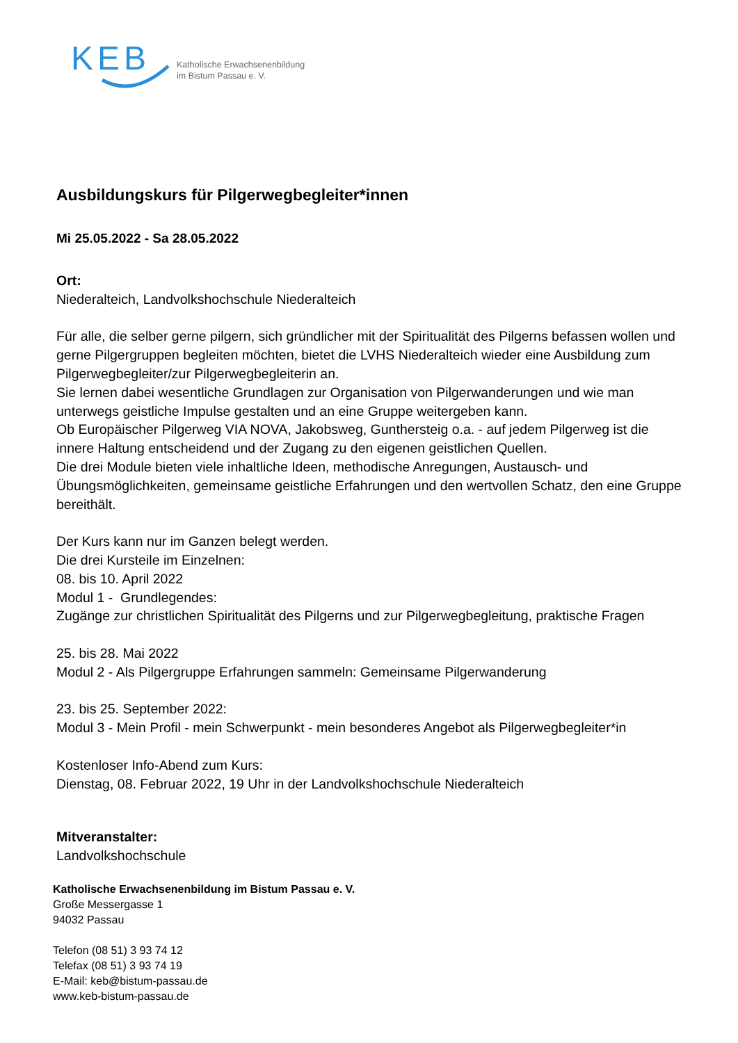KEB
Katholische Erwachsenenbildung
im Bistum Passau e. V.
Ausbildungskurs für Pilgerwegbegleiter*innen
Mi 25.05.2022 - Sa 28.05.2022
Ort:
Niederalteich, Landvolkshochschule Niederalteich
Für alle, die selber gerne pilgern, sich gründlicher mit der Spiritualität des Pilgerns befassen wollen und gerne Pilgergruppen begleiten möchten, bietet die LVHS Niederalteich wieder eine Ausbildung zum Pilgerwegbegleiter/zur Pilgerwegbegleiterin an.
Sie lernen dabei wesentliche Grundlagen zur Organisation von Pilgerwanderungen und wie man unterwegs geistliche Impulse gestalten und an eine Gruppe weitergeben kann.
Ob Europäischer Pilgerweg VIA NOVA, Jakobsweg, Gunthersteig o.a. - auf jedem Pilgerweg ist die innere Haltung entscheidend und der Zugang zu den eigenen geistlichen Quellen.
Die drei Module bieten viele inhaltliche Ideen, methodische Anregungen, Austausch- und Übungsmöglichkeiten, gemeinsame geistliche Erfahrungen und den wertvollen Schatz, den eine Gruppe bereithält.
Der Kurs kann nur im Ganzen belegt werden.
Die drei Kursteile im Einzelnen:
08. bis 10. April 2022
Modul 1 - Grundlegendes:
Zugänge zur christlichen Spiritualität des Pilgerns und zur Pilgerwegbegleitung, praktische Fragen
25. bis 28. Mai 2022
Modul 2 - Als Pilgergruppe Erfahrungen sammeln: Gemeinsame Pilgerwanderung
23. bis 25. September 2022:
Modul 3 - Mein Profil - mein Schwerpunkt - mein besonderes Angebot als Pilgerwegbegleiter*in
Kostenloser Info-Abend zum Kurs:
Dienstag, 08. Februar 2022, 19 Uhr in der Landvolkshochschule Niederalteich
Mitveranstalter:
Landvolkshochschule
Katholische Erwachsenenbildung im Bistum Passau e. V.
Große Messergasse 1
94032 Passau
Telefon (08 51) 3 93 74 12
Telefax (08 51) 3 93 74 19
E-Mail: keb@bistum-passau.de
www.keb-bistum-passau.de